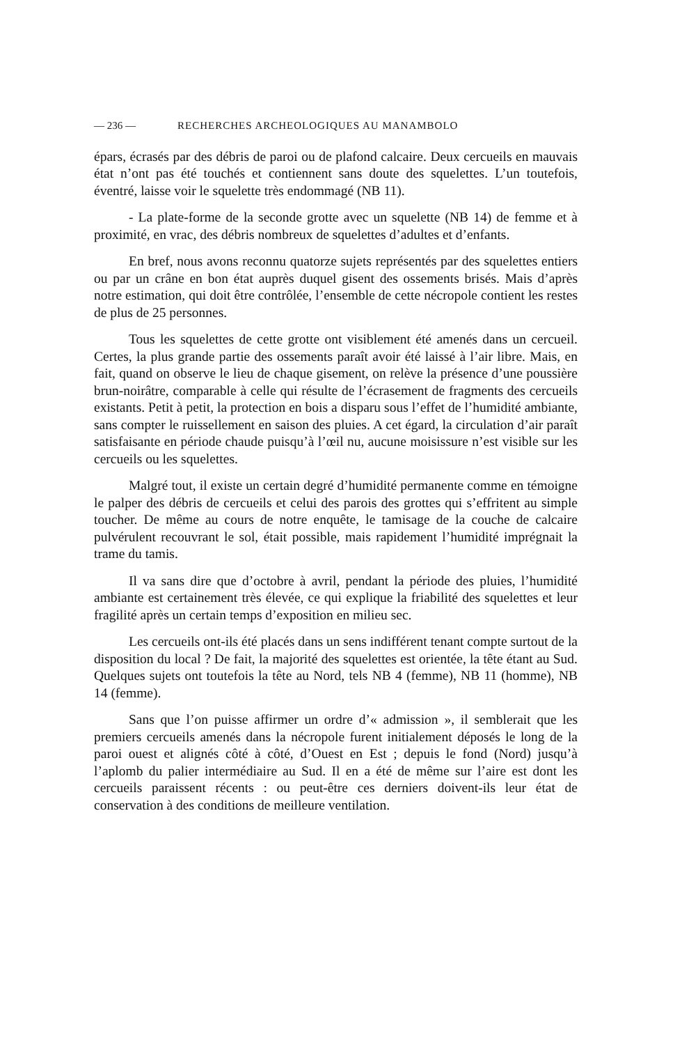— 236 — RECHERCHES ARCHEOLOGIQUES AU MANAMBOLO
épars, écrasés par des débris de paroi ou de plafond calcaire. Deux cercueils en mauvais état n’ont pas été touchés et contiennent sans doute des squelettes. L’un toutefois, éventré, laisse voir le squelette très endommagé (NB 11).
- La plate-forme de la seconde grotte avec un squelette (NB 14) de femme et à proximité, en vrac, des débris nombreux de squelettes d’adultes et d’enfants.
En bref, nous avons reconnu quatorze sujets représentés par des squelettes entiers ou par un crâne en bon état auprès duquel gisent des ossements brisés. Mais d’après notre estimation, qui doit être contrôlée, l’ensemble de cette nécropole contient les restes de plus de 25 personnes.
Tous les squelettes de cette grotte ont visiblement été amenés dans un cercueil. Certes, la plus grande partie des ossements paraît avoir été laissé à l’air libre. Mais, en fait, quand on observe le lieu de chaque gisement, on relève la présence d’une poussière brun-noirâtre, comparable à celle qui résulte de l’écrasement de fragments des cercueils existants. Petit à petit, la protection en bois a disparu sous l’effet de l’humidité ambiante, sans compter le ruissellement en saison des pluies. A cet égard, la circulation d’air paraît satisfaisante en période chaude puisqu’à l’œil nu, aucune moisissure n’est visible sur les cercueils ou les squelettes.
Malgré tout, il existe un certain degré d’humidité permanente comme en témoigne le palper des débris de cercueils et celui des parois des grottes qui s’effritent au simple toucher. De même au cours de notre enquête, le tamisage de la couche de calcaire pulvérulent recouvrant le sol, était possible, mais rapidement l’humidité imprégnait la trame du tamis.
Il va sans dire que d’octobre à avril, pendant la période des pluies, l’humidité ambiante est certainement très élevée, ce qui explique la friabilité des squelettes et leur fragilité après un certain temps d’exposition en milieu sec.
Les cercueils ont-ils été placés dans un sens indifférent tenant compte surtout de la disposition du local ? De fait, la majorité des squelettes est orientée, la tête étant au Sud. Quelques sujets ont toutefois la tête au Nord, tels NB 4 (femme), NB 11 (homme), NB 14 (femme).
Sans que l’on puisse affirmer un ordre d’« admission », il semblerait que les premiers cercueils amenés dans la nécropole furent initialement déposés le long de la paroi ouest et alignés côté à côté, d’Ouest en Est ; depuis le fond (Nord) jusqu’à l’aplomb du palier intermédiaire au Sud. Il en a été de même sur l’aire est dont les cercueils paraissent récents : ou peut-être ces derniers doivent-ils leur état de conservation à des conditions de meilleure ventilation.